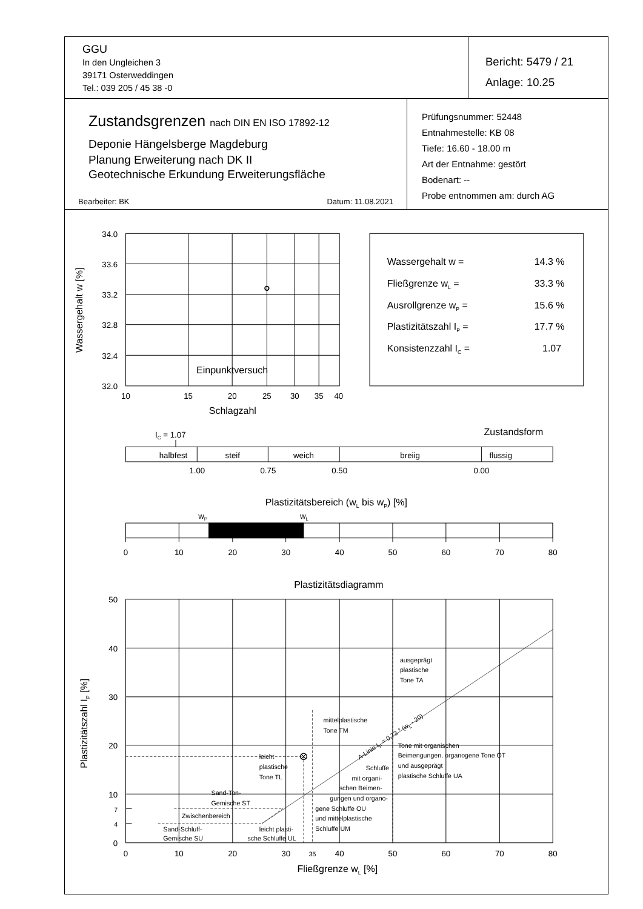GGU
In den Ungleichen 3
39171 Osterweddingen
Tel.: 039 205 / 45 38 -0
Bericht: 5479 / 21
Anlage: 10.25
Zustandsgrenzen nach DIN EN ISO 17892-12
Deponie Hängelsberge Magdeburg
Planung Erweiterung nach DK II
Geotechnische Erkundung Erweiterungsfläche
Bearbeiter: BK Datum: 11.08.2021
Prüfungsnummer: 52448
Entnahmestelle: KB 08
Tiefe: 16.60 - 18.00 m
Art der Entnahme: gestört
Bodenart: --
Probe entnommen am: durch AG
Wassergehalt w [%]
34.0
33.6
33.2
32.8
32.4
32.0
Einpunktversuch
10
15
20
25
30
35
40
Schlagzahl
Wassergehalt w =
14.3 %
Fließgrenze wL =
33.3 %
Ausrollgrenze wP =
15.6 %
Plastizitätszahl IP =
17.7 %
Konsistenzzahl IC =
1.07
Zustandsform
IC = 1.07
halbfest
steif
weich
breiig
flüssig
1.00
0.75
0.50
0.00
Plastizitätsbereich (wL bis wP) [%]
wP
wL
0
10
20
30
40
50
60
70
80
Plastizitätsdiagramm
Plastizitätszahl IP [%]
50
40
30
20
10
7
4
0
ausgeprägt
plastische
Tone TA
mittelplastische
Tone TM
Tone mit organischen
Beimengungen, organogene Tone OT
und ausgeprägt
plastische Schluffe UA
leicht
plastische
Tone TL
Schluffe
mit organi-
schen Beimen-
gungen und organo-
gene Schluffe OU
und mittelplastische
Schluffe UM
Sand-Ton-
Gemische ST
Zwischenbereich
Sand-Schluff-
Gemische SU
leicht plasti-
sche Schluffe UL
A-Linie IP = 0,73 * (wL - 20)
0
10
20
30
35
40
50
60
70
80
Fließgrenze wL [%]